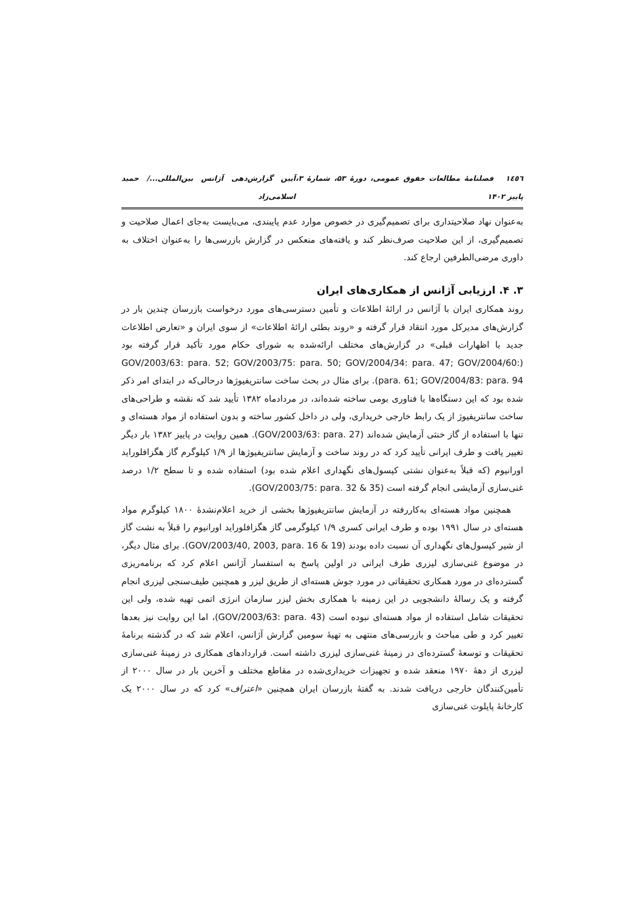۱٤٥٦ فصلنامهٔ مطالعات حقوق عمومی، دورهٔ ۵۳، شمارهٔ ۳، پاییز ۱۴۰۲ آیین گزارش‌دهی آژانس بین‌المللی.../ حمید اسلامی‌زاد
به‌عنوان نهاد صلاحیتداری برای تصمیم‌گیری در خصوص موارد عدم پایبندی، می‌بایست به‌جای اعمال صلاحیت و تصمیم‌گیری، از این صلاحیت صرف‌نظر کند و یافته‌های منعکس در گزارش بازرسی‌ها را به‌عنوان اختلاف به داوری مرضی‌الطرفین ارجاع کند.
۳. ۴. ارزیابی آژانس از همکاری‌های ایران
روند همکاری ایران با آژانس در ارائهٔ اطلاعات و تأمین دسترسی‌های مورد درخواست بازرسان چندین بار در گزارش‌های مدیرکل مورد انتقاد قرار گرفته و «روند بطئی ارائهٔ اطلاعات» از سوی ایران و «تعارض اطلاعات جدید با اظهارات قبلی» در گزارش‌های مختلف ارائه‌شده به شورای حکام مورد تأکید قرار گرفته بود (GOV/2003/63: para. 52; GOV/2003/75: para. 50; GOV/2004/34: para. 47; GOV/2004/60: para. 61; GOV/2004/83: para. 94). برای مثال در بحث ساخت سانتریفیوژها درحالی‌که در ابتدای امر ذکر شده بود که این دستگاه‌ها با فناوری بومی ساخته شده‌اند، در مردادماه ۱۳۸۲ تأیید شد که نقشه و طراحی‌های ساخت سانتریفیوژ از یک رابط خارجی خریداری، ولی در داخل کشور ساخته و بدون استفاده از مواد هسته‌ای و تنها با استفاده از گاز خنثی آزمایش شده‌اند (GOV/2003/63: para. 27). همین روایت در پاییز ۱۳۸۲ بار دیگر تغییر یافت و طرف ایرانی تأیید کرد که در روند ساخت و آزمایش سانتریفیوژها از ۱/۹ کیلوگرم گاز هگزافلوراید اورانیوم (که قبلاً به‌عنوان نشتی کپسول‌های نگهداری اعلام شده بود) استفاده شده و تا سطح ۱/۲ درصد غنی‌سازی آزمایشی انجام گرفته است (GOV/2003/75: para. 32 & 35).
همچنین مواد هسته‌ای به‌کاررفته در آزمایش سانتریفیوژها بخشی از خرید اعلام‌نشدهٔ ۱۸۰۰ کیلوگرم مواد هسته‌ای در سال ۱۹۹۱ بوده و طرف ایرانی کسری ۱/۹ کیلوگرمی گاز هگزافلوراید اورانیوم را قبلاً به نشت گاز از شیر کپسول‌های نگهداری آن نسبت داده بودند (GOV/2003/40, 2003, para. 16 & 19). برای مثال دیگر، در موضوع غنی‌سازی لیزری طرف ایرانی در اولین پاسخ به استفسار آژانس اعلام کرد که برنامه‌ریزی گسترده‌ای در مورد همکاری تحقیقاتی در مورد جوش هسته‌ای از طریق لیزر و همچنین طیف‌سنجی لیزری انجام گرفته و یک رسالهٔ دانشجویی در این زمینه با همکاری بخش لیزر سازمان انرژی اتمی تهیه شده، ولی این تحقیقات شامل استفاده از مواد هسته‌ای نبوده است (GOV/2003/63: para. 43)، اما این روایت نیز بعدها تغییر کرد و طی مباحث و بازرسی‌های منتهی به تهیهٔ سومین گزارش آژانس، اعلام شد که در گذشته برنامهٔ تحقیقات و توسعهٔ گسترده‌ای در زمینهٔ غنی‌سازی لیزری داشته است. قراردادهای همکاری در زمینهٔ غنی‌سازی لیزری از دههٔ ۱۹۷۰ منعقد شده و تجهیزات خریداری‌شده در مقاطع مختلف و آخرین بار در سال ۲۰۰۰ از تأمین‌کنندگان خارجی دریافت شدند. به گفتهٔ بازرسان ایران همچنین «اعتراف» کرد که در سال ۲۰۰۰ یک کارخانهٔ پایلوت غنی‌سازی